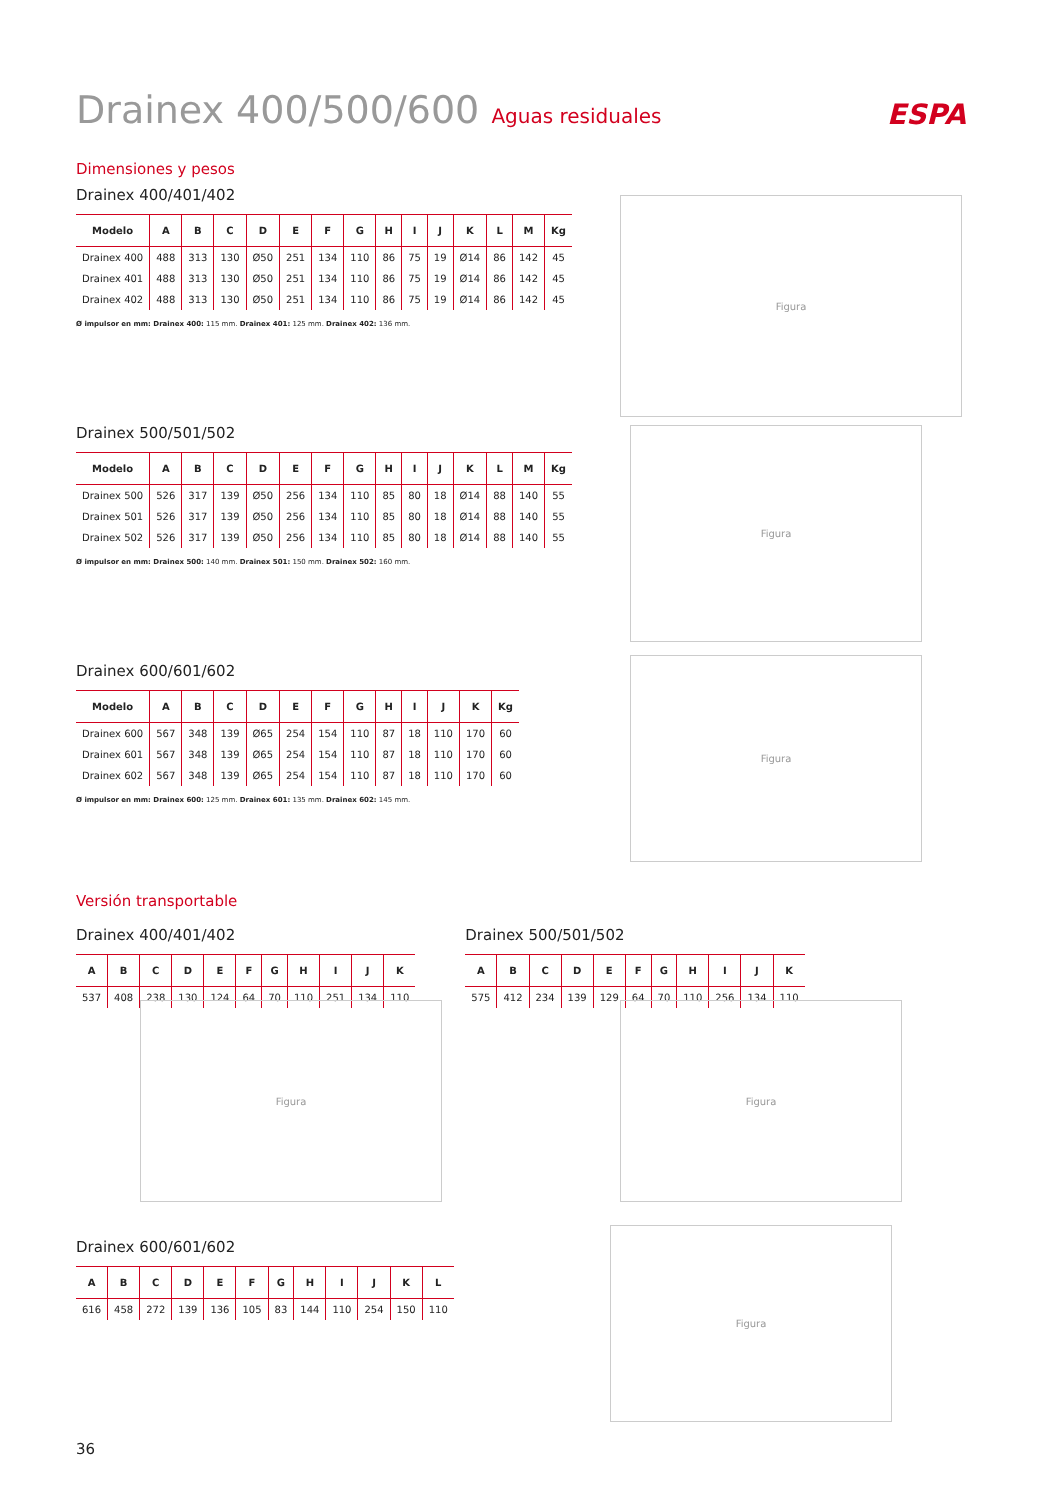ESPA
Figura
Figura
Figura
Figura Figura
Figura
Drainex 400/500/600 Aguas residuales
Dimensiones y pesos
Drainex 400/401/402
| Modelo | A | B | C | D | E | F | G | H | I | J | K | L | M | Kg |
| --- | --- | --- | --- | --- | --- | --- | --- | --- | --- | --- | --- | --- | --- | --- |
| Drainex 400 | 488 | 313 | 130 | Ø50 | 251 | 134 | 110 | 86 | 75 | 19 | Ø14 | 86 | 142 | 45 |
| Drainex 401 | 488 | 313 | 130 | Ø50 | 251 | 134 | 110 | 86 | 75 | 19 | Ø14 | 86 | 142 | 45 |
| Drainex 402 | 488 | 313 | 130 | Ø50 | 251 | 134 | 110 | 86 | 75 | 19 | Ø14 | 86 | 142 | 45 |
Ø impulsor en mm: Drainex 400: 115 mm. Drainex 401: 125 mm. Drainex 402: 136 mm.
Drainex 500/501/502
| Modelo | A | B | C | D | E | F | G | H | I | J | K | L | M | Kg |
| --- | --- | --- | --- | --- | --- | --- | --- | --- | --- | --- | --- | --- | --- | --- |
| Drainex 500 | 526 | 317 | 139 | Ø50 | 256 | 134 | 110 | 85 | 80 | 18 | Ø14 | 88 | 140 | 55 |
| Drainex 501 | 526 | 317 | 139 | Ø50 | 256 | 134 | 110 | 85 | 80 | 18 | Ø14 | 88 | 140 | 55 |
| Drainex 502 | 526 | 317 | 139 | Ø50 | 256 | 134 | 110 | 85 | 80 | 18 | Ø14 | 88 | 140 | 55 |
Ø impulsor en mm: Drainex 500: 140 mm. Drainex 501: 150 mm. Drainex 502: 160 mm.
Drainex 600/601/602
| Modelo | A | B | C | D | E | F | G | H | I | J | K | Kg |
| --- | --- | --- | --- | --- | --- | --- | --- | --- | --- | --- | --- | --- |
| Drainex 600 | 567 | 348 | 139 | Ø65 | 254 | 154 | 110 | 87 | 18 | 110 | 170 | 60 |
| Drainex 601 | 567 | 348 | 139 | Ø65 | 254 | 154 | 110 | 87 | 18 | 110 | 170 | 60 |
| Drainex 602 | 567 | 348 | 139 | Ø65 | 254 | 154 | 110 | 87 | 18 | 110 | 170 | 60 |
Ø impulsor en mm: Drainex 600: 125 mm. Drainex 601: 135 mm. Drainex 602: 145 mm.
Versión transportable
Drainex 400/401/402
| A | B | C | D | E | F | G | H | I | J | K |
| --- | --- | --- | --- | --- | --- | --- | --- | --- | --- | --- |
| 537 | 408 | 238 | 130 | 124 | 64 | 70 | 110 | 251 | 134 | 110 |
Drainex 500/501/502
| A | B | C | D | E | F | G | H | I | J | K |
| --- | --- | --- | --- | --- | --- | --- | --- | --- | --- | --- |
| 575 | 412 | 234 | 139 | 129 | 64 | 70 | 110 | 256 | 134 | 110 |
Drainex 600/601/602
| A | B | C | D | E | F | G | H | I | J | K | L |
| --- | --- | --- | --- | --- | --- | --- | --- | --- | --- | --- | --- |
| 616 | 458 | 272 | 139 | 136 | 105 | 83 | 144 | 110 | 254 | 150 | 110 |
36